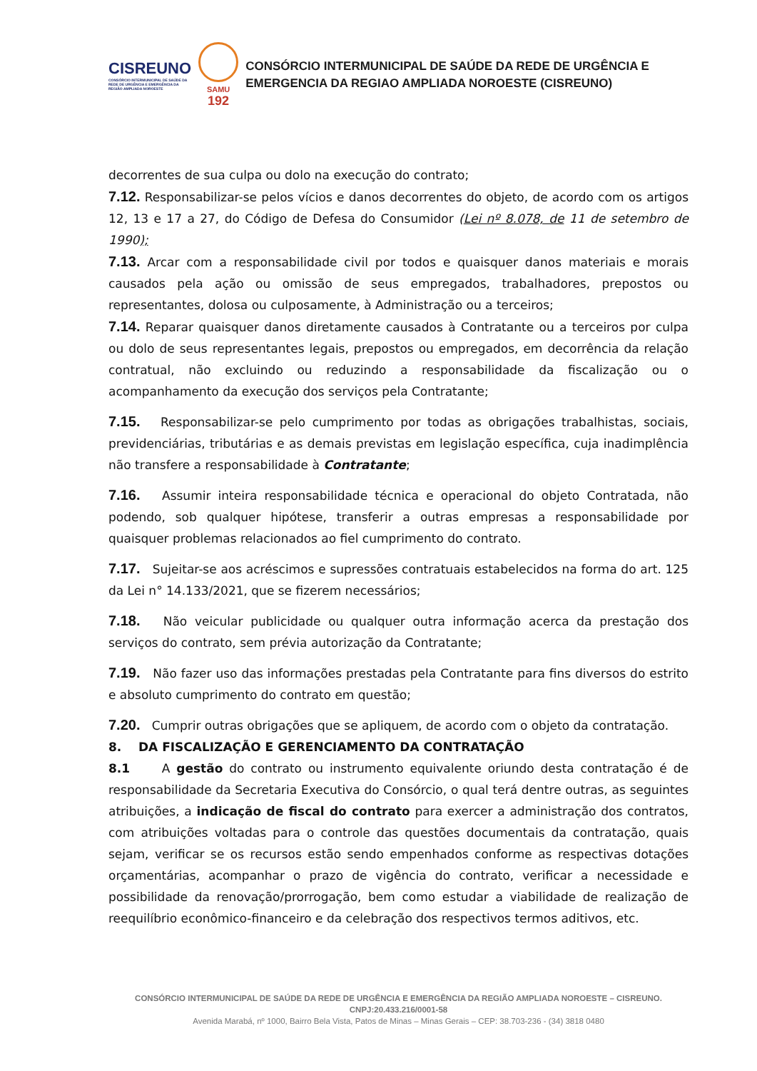CISREUNO
CONSÓRCIO INTERMUNICIPAL DE SAÚDE DA REDE DE URGÊNCIA E EMERGÊNCIA DA REGIÃO AMPLIADA NOROESTE
SAMU
192
CONSÓRCIO INTERMUNICIPAL DE SAÚDE DA REDE DE URGÊNCIA E EMERGENCIA DA REGIAO AMPLIADA NOROESTE (CISREUNO)
decorrentes de sua culpa ou dolo na execução do contrato;
7.12. Responsabilizar-se pelos vícios e danos decorrentes do objeto, de acordo com os artigos 12, 13 e 17 a 27, do Código de Defesa do Consumidor (Lei nº 8.078, de 11 de setembro de 1990);
7.13. Arcar com a responsabilidade civil por todos e quaisquer danos materiais e morais causados pela ação ou omissão de seus empregados, trabalhadores, prepostos ou representantes, dolosa ou culposamente, à Administração ou a terceiros;
7.14. Reparar quaisquer danos diretamente causados à Contratante ou a terceiros por culpa ou dolo de seus representantes legais, prepostos ou empregados, em decorrência da relação contratual, não excluindo ou reduzindo a responsabilidade da fiscalização ou o acompanhamento da execução dos serviços pela Contratante;
7.15. Responsabilizar-se pelo cumprimento por todas as obrigações trabalhistas, sociais, previdenciárias, tributárias e as demais previstas em legislação específica, cuja inadimplência não transfere a responsabilidade à Contratante;
7.16. Assumir inteira responsabilidade técnica e operacional do objeto Contratada, não podendo, sob qualquer hipótese, transferir a outras empresas a responsabilidade por quaisquer problemas relacionados ao fiel cumprimento do contrato.
7.17. Sujeitar-se aos acréscimos e supressões contratuais estabelecidos na forma do art. 125 da Lei n° 14.133/2021, que se fizerem necessários;
7.18. Não veicular publicidade ou qualquer outra informação acerca da prestação dos serviços do contrato, sem prévia autorização da Contratante;
7.19. Não fazer uso das informações prestadas pela Contratante para fins diversos do estrito e absoluto cumprimento do contrato em questão;
7.20. Cumprir outras obrigações que se apliquem, de acordo com o objeto da contratação.
8. DA FISCALIZAÇÃO E GERENCIAMENTO DA CONTRATAÇÃO
8.1 A gestão do contrato ou instrumento equivalente oriundo desta contratação é de responsabilidade da Secretaria Executiva do Consórcio, o qual terá dentre outras, as seguintes atribuições, a indicação de fiscal do contrato para exercer a administração dos contratos, com atribuições voltadas para o controle das questões documentais da contratação, quais sejam, verificar se os recursos estão sendo empenhados conforme as respectivas dotações orçamentárias, acompanhar o prazo de vigência do contrato, verificar a necessidade e possibilidade da renovação/prorrogação, bem como estudar a viabilidade de realização de reequilíbrio econômico-financeiro e da celebração dos respectivos termos aditivos, etc.
CONSÓRCIO INTERMUNICIPAL DE SAÚDE DA REDE DE URGÊNCIA E EMERGÊNCIA DA REGIÃO AMPLIADA NOROESTE – CISREUNO. CNPJ:20.433.216/0001-58
Avenida Marabá, nº 1000, Bairro Bela Vista, Patos de Minas – Minas Gerais – CEP: 38.703-236 - (34) 3818 0480